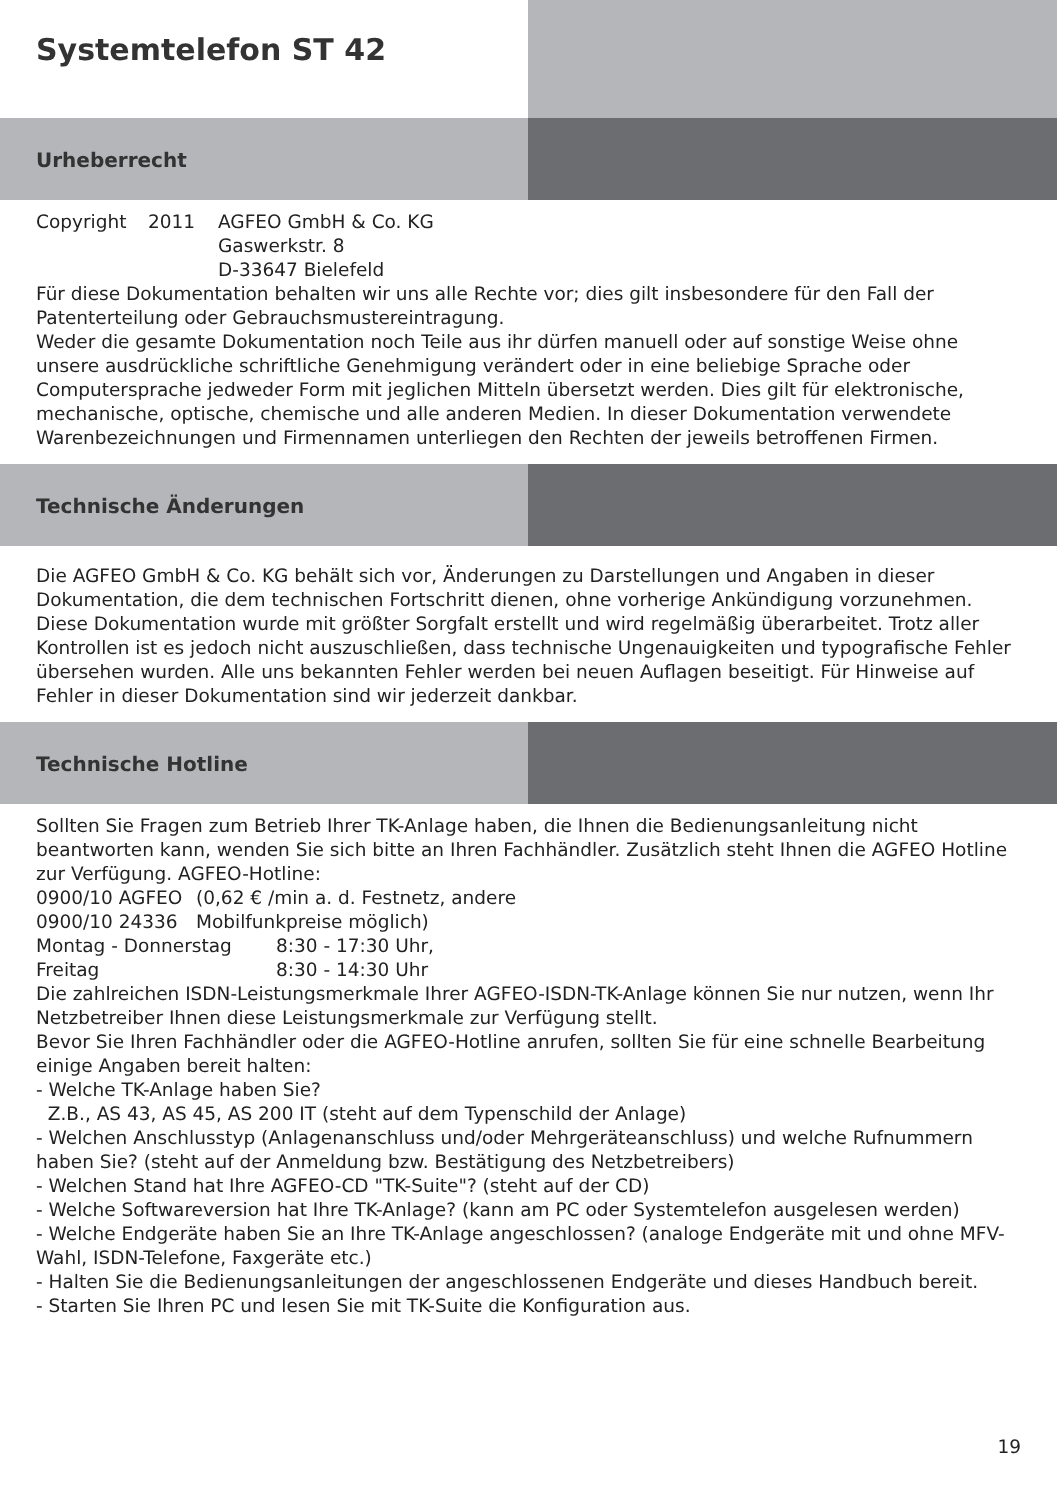Systemtelefon ST 42
Urheberrecht
Copyright 2011 AGFEO GmbH & Co. KG
Gaswerkstr. 8
D-33647 Bielefeld
Für diese Dokumentation behalten wir uns alle Rechte vor; dies gilt insbesondere für den Fall der Patenterteilung oder Gebrauchsmustereintragung.
Weder die gesamte Dokumentation noch Teile aus ihr dürfen manuell oder auf sonstige Weise ohne unsere ausdrückliche schriftliche Genehmigung verändert oder in eine beliebige Sprache oder Computersprache jedweder Form mit jeglichen Mitteln übersetzt werden. Dies gilt für elektronische, mechanische, optische, chemische und alle anderen Medien. In dieser Dokumentation verwendete Warenbezeichnungen und Firmennamen unterliegen den Rechten der jeweils betroffenen Firmen.
Technische Änderungen
Die AGFEO GmbH & Co. KG behält sich vor, Änderungen zu Darstellungen und Angaben in dieser Dokumentation, die dem technischen Fortschritt dienen, ohne vorherige Ankündigung vorzunehmen. Diese Dokumentation wurde mit größter Sorgfalt erstellt und wird regelmäßig überarbeitet. Trotz aller Kontrollen ist es jedoch nicht auszuschließen, dass technische Ungenauigkeiten und typografische Fehler übersehen wurden. Alle uns bekannten Fehler werden bei neuen Auflagen beseitigt. Für Hinweise auf Fehler in dieser Dokumentation sind wir jederzeit dankbar.
Technische Hotline
Sollten Sie Fragen zum Betrieb Ihrer TK-Anlage haben, die Ihnen die Bedienungsanleitung nicht beantworten kann, wenden Sie sich bitte an Ihren Fachhändler. Zusätzlich steht Ihnen die AGFEO Hotline zur Verfügung. AGFEO-Hotline:
0900/10 AGFEO
0900/10 24336 (0,62 € /min a. d. Festnetz, andere
Mobilfunkpreise möglich)
Montag - Donnerstag
Freitag 8:30 - 17:30 Uhr,
8:30 - 14:30 Uhr
Die zahlreichen ISDN-Leistungsmerkmale Ihrer AGFEO-ISDN-TK-Anlage können Sie nur nutzen, wenn Ihr Netzbetreiber Ihnen diese Leistungsmerkmale zur Verfügung stellt.
Bevor Sie Ihren Fachhändler oder die AGFEO-Hotline anrufen, sollten Sie für eine schnelle Bearbeitung einige Angaben bereit halten:
- Welche TK-Anlage haben Sie?
Z.B., AS 43, AS 45, AS 200 IT (steht auf dem Typenschild der Anlage)
- Welchen Anschlusstyp (Anlagenanschluss und/oder Mehrgeräteanschluss) und welche Rufnummern haben Sie? (steht auf der Anmeldung bzw. Bestätigung des Netzbetreibers)
- Welchen Stand hat Ihre AGFEO-CD "TK-Suite"? (steht auf der CD)
- Welche Softwareversion hat Ihre TK-Anlage? (kann am PC oder Systemtelefon ausgelesen werden)
- Welche Endgeräte haben Sie an Ihre TK-Anlage angeschlossen? (analoge Endgeräte mit und ohne MFV-Wahl, ISDN-Telefone, Faxgeräte etc.)
- Halten Sie die Bedienungsanleitungen der angeschlossenen Endgeräte und dieses Handbuch bereit.
- Starten Sie Ihren PC und lesen Sie mit TK-Suite die Konfiguration aus.
19